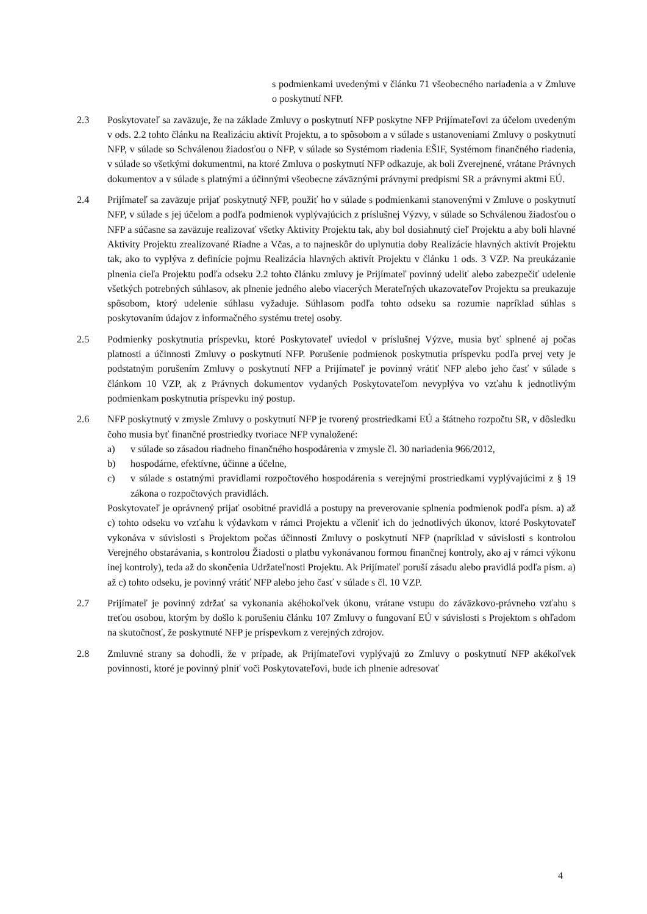s podmienkami uvedenými v článku 71 všeobecného nariadenia a v Zmluve o poskytnutí NFP.
2.3 Poskytovateľ sa zaväzuje, že na základe Zmluvy o poskytnutí NFP poskytne NFP Prijímateľovi za účelom uvedeným v ods. 2.2 tohto článku na Realizáciu aktivít Projektu, a to spôsobom a v súlade s ustanoveniami Zmluvy o poskytnutí NFP, v súlade so Schválenou žiadosťou o NFP, v súlade so Systémom riadenia EŠIF, Systémom finančného riadenia, v súlade so všetkými dokumentmi, na ktoré Zmluva o poskytnutí NFP odkazuje, ak boli Zverejnené, vrátane Právnych dokumentov a v súlade s platnými a účinnými všeobecne záväznými právnymi predpismi SR a právnymi aktmi EÚ.
2.4 Prijímateľ sa zaväzuje prijať poskytnutý NFP, použiť ho v súlade s podmienkami stanovenými v Zmluve o poskytnutí NFP, v súlade s jej účelom a podľa podmienok vyplývajúcich z príslušnej Výzvy, v súlade so Schválenou žiadosťou o NFP a súčasne sa zaväzuje realizovať všetky Aktivity Projektu tak, aby bol dosiahnutý cieľ Projektu a aby boli hlavné Aktivity Projektu zrealizované Riadne a Včas, a to najneskôr do uplynutia doby Realizácie hlavných aktivít Projektu tak, ako to vyplýva z definície pojmu Realizácia hlavných aktivít Projektu v článku 1 ods. 3 VZP. Na preukázanie plnenia cieľa Projektu podľa odseku 2.2 tohto článku zmluvy je Prijímateľ povinný udeliť alebo zabezpečiť udelenie všetkých potrebných súhlasov, ak plnenie jedného alebo viacerých Merateľných ukazovateľov Projektu sa preukazuje spôsobom, ktorý udelenie súhlasu vyžaduje. Súhlasom podľa tohto odseku sa rozumie napríklad súhlas s poskytovaním údajov z informačného systému tretej osoby.
2.5 Podmienky poskytnutia príspevku, ktoré Poskytovateľ uviedol v príslušnej Výzve, musia byť splnené aj počas platnosti a účinnosti Zmluvy o poskytnutí NFP. Porušenie podmienok poskytnutia príspevku podľa prvej vety je podstatným porušením Zmluvy o poskytnutí NFP a Prijímateľ je povinný vrátiť NFP alebo jeho časť v súlade s článkom 10 VZP, ak z Právnych dokumentov vydaných Poskytovateľom nevyplýva vo vzťahu k jednotlivým podmienkam poskytnutia príspevku iný postup.
2.6 NFP poskytnutý v zmysle Zmluvy o poskytnutí NFP je tvorený prostriedkami EÚ a štátneho rozpočtu SR, v dôsledku čoho musia byť finančné prostriedky tvoriace NFP vynaložené:
a) v súlade so zásadou riadneho finančného hospodárenia v zmysle čl. 30 nariadenia 966/2012,
b) hospodárne, efektívne, účinne a účelne,
c) v súlade s ostatnými pravidlami rozpočtového hospodárenia s verejnými prostriedkami vyplývajúcimi z § 19 zákona o rozpočtových pravidlách.
Poskytovateľ je oprávnený prijať osobitné pravidlá a postupy na preverovanie splnenia podmienok podľa písm. a) až c) tohto odseku vo vzťahu k výdavkom v rámci Projektu a včleniť ich do jednotlivých úkonov, ktoré Poskytovateľ vykonáva v súvislosti s Projektom počas účinnosti Zmluvy o poskytnutí NFP (napríklad v súvislosti s kontrolou Verejného obstarávania, s kontrolou Žiadosti o platbu vykonávanou formou finančnej kontroly, ako aj v rámci výkonu inej kontroly), teda až do skončenia Udržateľnosti Projektu. Ak Prijímateľ poruší zásadu alebo pravidlá podľa písm. a) až c) tohto odseku, je povinný vrátiť NFP alebo jeho časť v súlade s čl. 10 VZP.
2.7 Prijímateľ je povinný zdržať sa vykonania akéhokoľvek úkonu, vrátane vstupu do záväzkovo-právneho vzťahu s treťou osobou, ktorým by došlo k porušeniu článku 107 Zmluvy o fungovaní EÚ v súvislosti s Projektom s ohľadom na skutočnosť, že poskytnuté NFP je príspevkom z verejných zdrojov.
2.8 Zmluvné strany sa dohodli, že v prípade, ak Prijímateľovi vyplývajú zo Zmluvy o poskytnutí NFP akékoľvek povinnosti, ktoré je povinný plniť voči Poskytovateľovi, bude ich plnenie adresovať
4